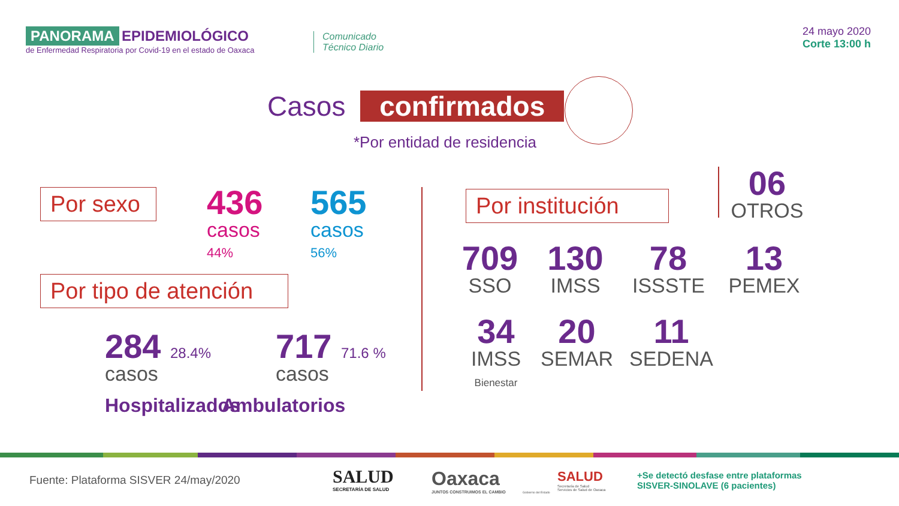PANORAMA EPIDEMIOLÓGICO
de Enfermedad Respiratoria por Covid-19 en el estado de Oaxaca
Comunicado
Técnico Diario
24 mayo 2020
Corte 13:00 h
Casos confirmados
*Por entidad de residencia
Por sexo
436
casos
44%
565
casos
56%
Por tipo de atención
284 28.4%
casos
Hospitalizados
717 71.6 %
casos
Ambulatorios
Por institución
06
OTROS
709
SSO
130
IMSS
78
ISSSTE
13
PEMEX
34
IMSS
Bienestar
20
SEMAR
11
SEDENA
Fuente: Plataforma SISVER 24/may/2020
SALUD
SECRETARÍA DE SALUD
Oaxaca
JUNTOS CONSTRUIMOS EL CAMBIO
Gobierno del Estado
SALUD
Secretaría de Salud
Servicios de Salud de Oaxaca
+Se detectó desfase entre plataformas
SISVER-SINOLAVE (6 pacientes)